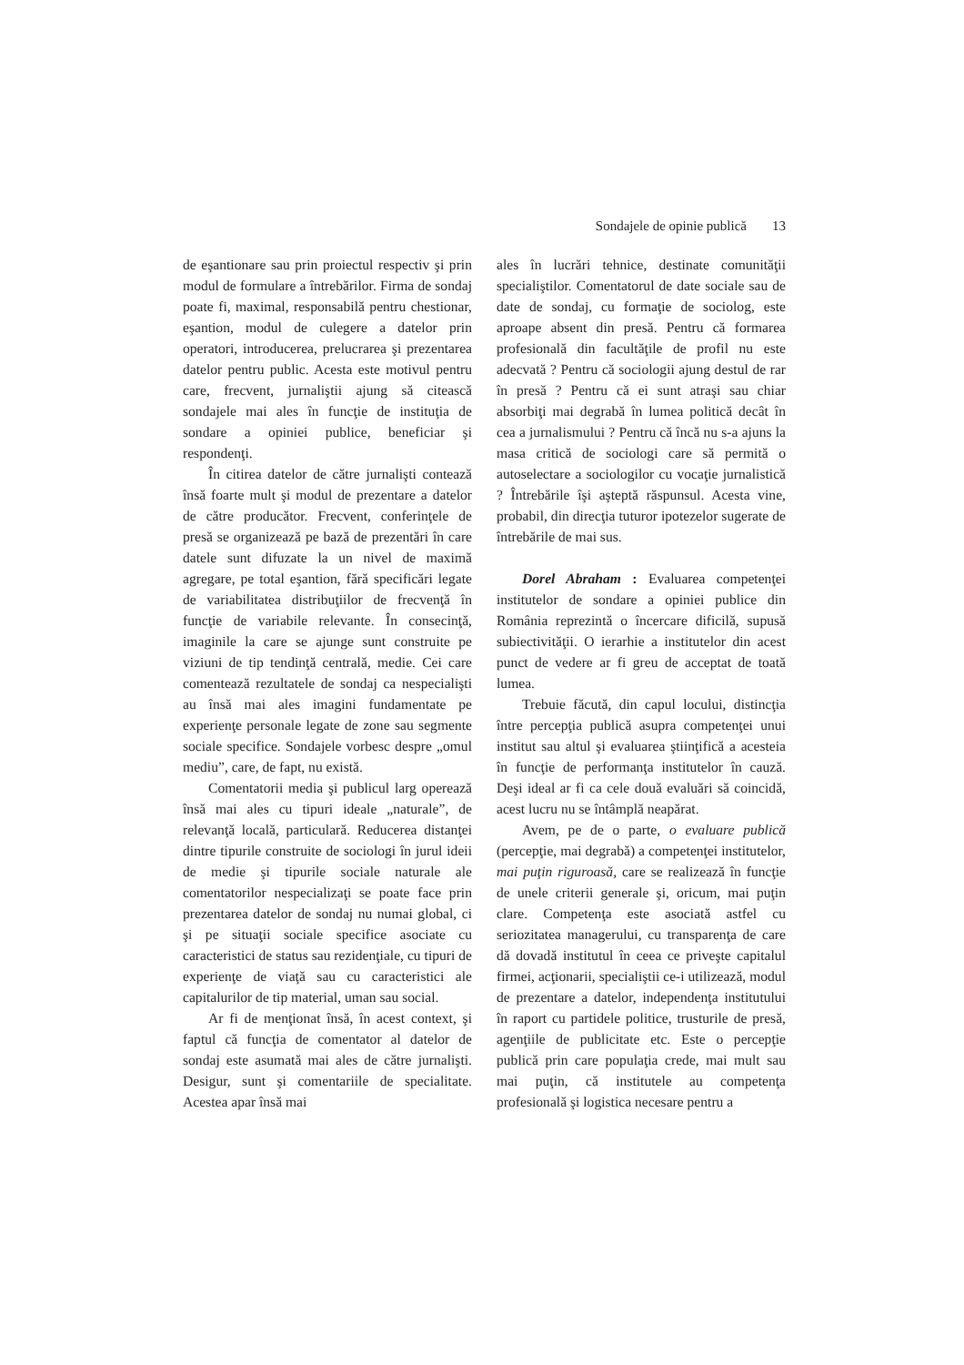Sondajele de opinie publică 13
de eşantionare sau prin proiectul respectiv şi prin modul de formulare a întrebărilor. Firma de sondaj poate fi, maximal, responsabilă pentru chestionar, eşantion, modul de culegere a datelor prin operatori, introducerea, prelucrarea şi prezentarea datelor pentru public. Acesta este motivul pentru care, frecvent, jurnaliştii ajung să citească sondajele mai ales în funcţie de instituţia de sondare a opiniei publice, beneficiar şi respondenţi.
În citirea datelor de către jurnalişti contează însă foarte mult şi modul de prezentare a datelor de către producător. Frecvent, conferinţele de presă se organizează pe bază de prezentări în care datele sunt difuzate la un nivel de maximă agregare, pe total eşantion, fără specificări legate de variabilitatea distribuţiilor de frecvenţă în funcţie de variabile relevante. În consecinţă, imaginile la care se ajunge sunt construite pe viziuni de tip tendinţă centrală, medie. Cei care comentează rezultatele de sondaj ca nespecialişti au însă mai ales imagini fundamentate pe experienţe personale legate de zone sau segmente sociale specifice. Sondajele vorbesc despre „omul mediu”, care, de fapt, nu există.
Comentatorii media şi publicul larg operează însă mai ales cu tipuri ideale „naturale”, de relevanţă locală, particulară. Reducerea distanţei dintre tipurile construite de sociologi în jurul ideii de medie şi tipurile sociale naturale ale comentatorilor nespecializaţi se poate face prin prezentarea datelor de sondaj nu numai global, ci şi pe situaţii sociale specifice asociate cu caracteristici de status sau rezidenţiale, cu tipuri de experienţe de viaţă sau cu caracteristici ale capitalurilor de tip material, uman sau social.
Ar fi de menţionat însă, în acest context, şi faptul că funcţia de comentator al datelor de sondaj este asumată mai ales de către jurnalişti. Desigur, sunt şi comentariile de specialitate. Acestea apar însă mai
ales în lucrări tehnice, destinate comunităţii specialiştilor. Comentatorul de date sociale sau de date de sondaj, cu formaţie de sociolog, este aproape absent din presă. Pentru că formarea profesională din facultăţile de profil nu este adecvată ? Pentru că sociologii ajung destul de rar în presă ? Pentru că ei sunt atraşi sau chiar absorbiţi mai degrabă în lumea politică decât în cea a jurnalismului ? Pentru că încă nu s-a ajuns la masa critică de sociologi care să permită o autoselectare a sociologilor cu vocaţie jurnalistică ? Întrebările îşi aşteptă răspunsul. Acesta vine, probabil, din direcţia tuturor ipotezelor sugerate de întrebările de mai sus.
Dorel Abraham : Evaluarea competenţei institutelor de sondare a opiniei publice din România reprezintă o încercare dificilă, supusă subiectivităţii. O ierarhie a institutelor din acest punct de vedere ar fi greu de acceptat de toată lumea.
Trebuie făcută, din capul locului, distincţia între percepţia publică asupra competenţei unui institut sau altul şi evaluarea ştiinţifică a acesteia în funcţie de performanţa institutelor în cauză. Deşi ideal ar fi ca cele două evaluări să coincidă, acest lucru nu se întâmplă neapărat.
Avem, pe de o parte, o evaluare publică (percepţie, mai degrabă) a competenţei institutelor, mai puţin riguroasă, care se realizează în funcţie de unele criterii generale şi, oricum, mai puţin clare. Competenţa este asociată astfel cu seriozitatea managerului, cu transparenţa de care dă dovadă institutul în ceea ce priveşte capitalul firmei, acţionarii, specialiştii ce-i utilizează, modul de prezentare a datelor, independenţa institutului în raport cu partidele politice, trusturile de presă, agenţiile de publicitate etc. Este o percepţie publică prin care populaţia crede, mai mult sau mai puţin, că institutele au competenţa profesională şi logistica necesare pentru a